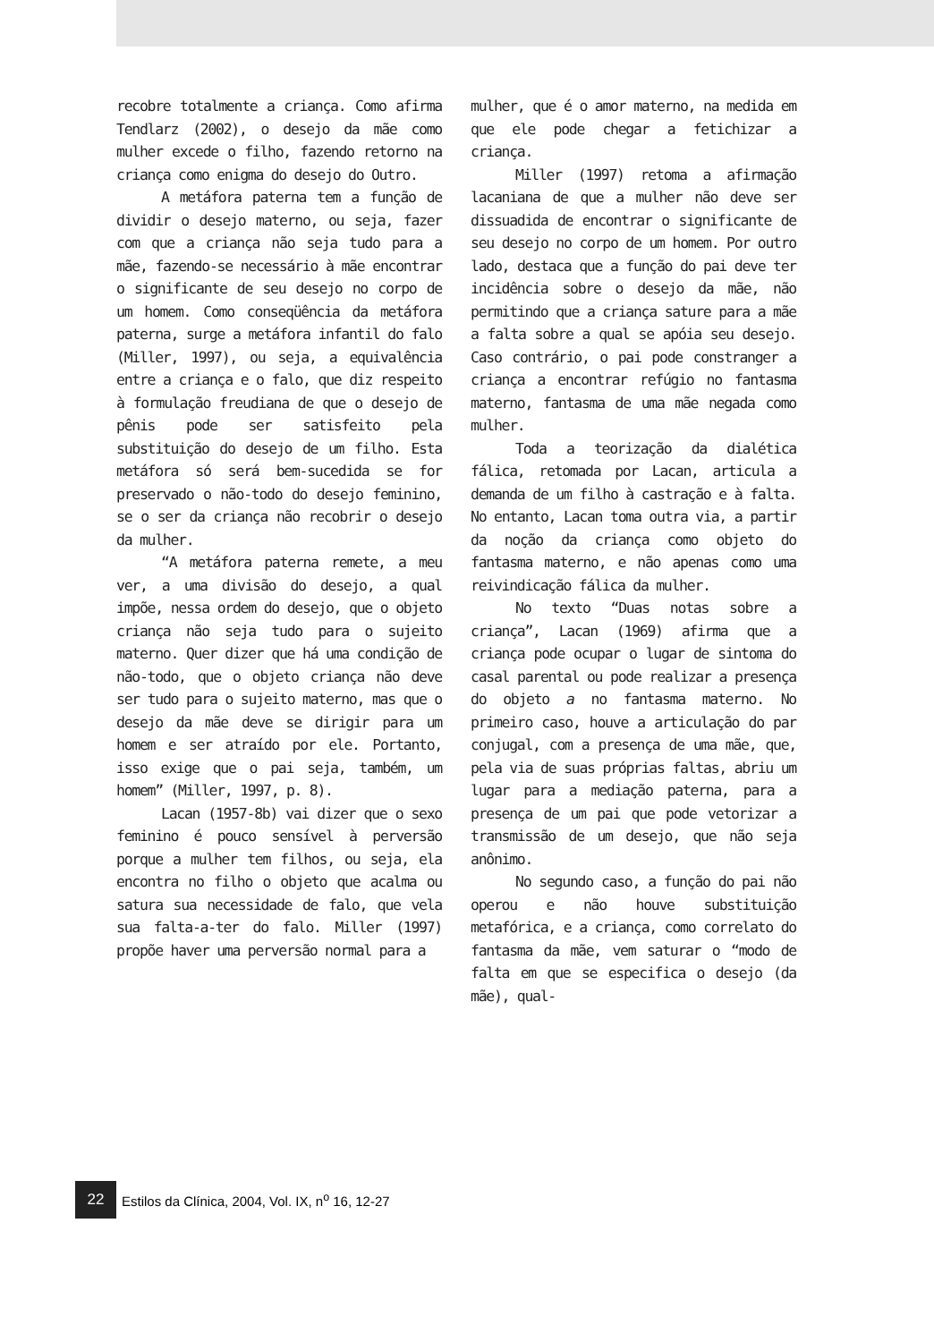recobre totalmente a criança. Como afirma Tendlarz (2002), o desejo da mãe como mulher excede o filho, fazendo retorno na criança como enigma do desejo do Outro.
A metáfora paterna tem a função de dividir o desejo materno, ou seja, fazer com que a criança não seja tudo para a mãe, fazendo-se necessário à mãe encontrar o significante de seu desejo no corpo de um homem. Como conseqüência da metáfora paterna, surge a metáfora infantil do falo (Miller, 1997), ou seja, a equivalência entre a criança e o falo, que diz respeito à formulação freudiana de que o desejo de pênis pode ser satisfeito pela substituição do desejo de um filho. Esta metáfora só será bem-sucedida se for preservado o não-todo do desejo feminino, se o ser da criança não recobrir o desejo da mulher.
“A metáfora paterna remete, a meu ver, a uma divisão do desejo, a qual impõe, nessa ordem do desejo, que o objeto criança não seja tudo para o sujeito materno. Quer dizer que há uma condição de não-todo, que o objeto criança não deve ser tudo para o sujeito materno, mas que o desejo da mãe deve se dirigir para um homem e ser atraído por ele. Portanto, isso exige que o pai seja, também, um homem” (Miller, 1997, p. 8).
Lacan (1957-8b) vai dizer que o sexo feminino é pouco sensível à perversão porque a mulher tem filhos, ou seja, ela encontra no filho o objeto que acalma ou satura sua necessidade de falo, que vela sua falta-a-ter do falo. Miller (1997) propõe haver uma perversão normal para a
mulher, que é o amor materno, na medida em que ele pode chegar a fetichizar a criança.
Miller (1997) retoma a afirmação lacaniana de que a mulher não deve ser dissuadida de encontrar o significante de seu desejo no corpo de um homem. Por outro lado, destaca que a função do pai deve ter incidência sobre o desejo da mãe, não permitindo que a criança sature para a mãe a falta sobre a qual se apóia seu desejo. Caso contrário, o pai pode constranger a criança a encontrar refúgio no fantasma materno, fantasma de uma mãe negada como mulher.
Toda a teorização da dialética fálica, retomada por Lacan, articula a demanda de um filho à castração e à falta. No entanto, Lacan toma outra via, a partir da noção da criança como objeto do fantasma materno, e não apenas como uma reivindicação fálica da mulher.
No texto “Duas notas sobre a criança”, Lacan (1969) afirma que a criança pode ocupar o lugar de sintoma do casal parental ou pode realizar a presença do objeto a no fantasma materno. No primeiro caso, houve a articulação do par conjugal, com a presença de uma mãe, que, pela via de suas próprias faltas, abriu um lugar para a mediação paterna, para a presença de um pai que pode vetorizar a transmissão de um desejo, que não seja anônimo.
No segundo caso, a função do pai não operou e não houve substituição metafórica, e a criança, como correlato do fantasma da mãe, vem saturar o “modo de falta em que se especifica o desejo (da mãe), qual-
22
Estilos da Clínica, 2004, Vol. IX, n<sup>o</sup> 16, 12-27